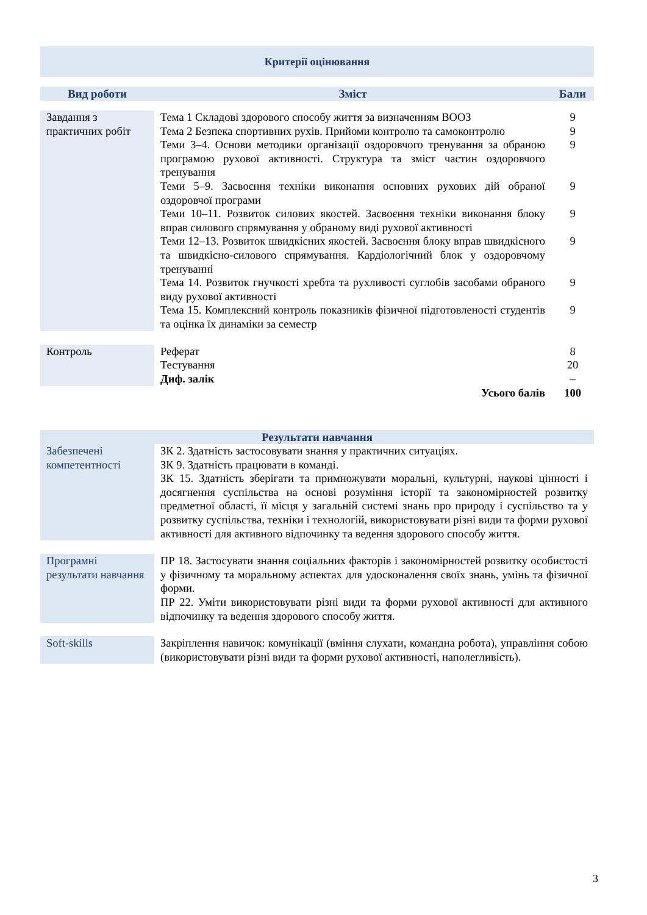Критерії оцінювання
| Вид роботи | Зміст | Бали |
| --- | --- | --- |
| Завдання з практичних робіт | Тема 1 Складові здорового способу життя за визначенням ВООЗ Тема 2 Безпека спортивних рухів. Прийоми контролю та самоконтролю Теми 3–4. Основи методики організації оздоровчого тренування за обраною програмою рухової активності. Структура та зміст частин оздоровчого тренування Теми 5–9. Засвоєння техніки виконання основних рухових дій обраної оздоровчої програми Теми 10–11. Розвиток силових якостей. Засвоєння техніки виконання блоку вправ силового спрямування у обраному виді рухової активності Теми 12–13. Розвиток швидкісних якостей. Засвоєння блоку вправ швидкісного та швидкісно-силового спрямування. Кардіологічний блок у оздоровчому тренуванні Тема 14. Розвиток гнучкості хребта та рухливості суглобів засобами обраного виду рухової активності Тема 15. Комплексний контроль показників фізичної підготовленості студентів та оцінка їх динаміки за семестр | 9 9 9 9 9 9 9 9 |
| Контроль | Реферат Тестування Диф. залік | 8 20 – |
| | Усього балів | 100 |
| Результати навчання | |
| --- | --- |
| Забезпечені компетентності | ЗК 2. Здатність застосовувати знання у практичних ситуаціях. ЗК 9. Здатність працювати в команді. ЗК 15. Здатність зберігати та примножувати моральні, культурні, наукові цінності і досягнення суспільства на основі розуміння історії та закономірностей розвитку предметної області, її місця у загальній системі знань про природу і суспільство та у розвитку суспільства, техніки і технологій, використовувати різні види та форми рухової активності для активного відпочинку та ведення здорового способу життя. |
| Програмні результати навчання | ПР 18. Застосувати знання соціальних факторів і закономірностей розвитку особистості у фізичному та моральному аспектах для удосконалення своїх знань, умінь та фізичної форми. ПР 22. Уміти використовувати різні види та форми рухової активності для активного відпочинку та ведення здорового способу життя. |
| Soft-skills | Закріплення навичок: комунікації (вміння слухати, командна робота), управління собою (використовувати різні види та форми рухової активності, наполегливість). |
3